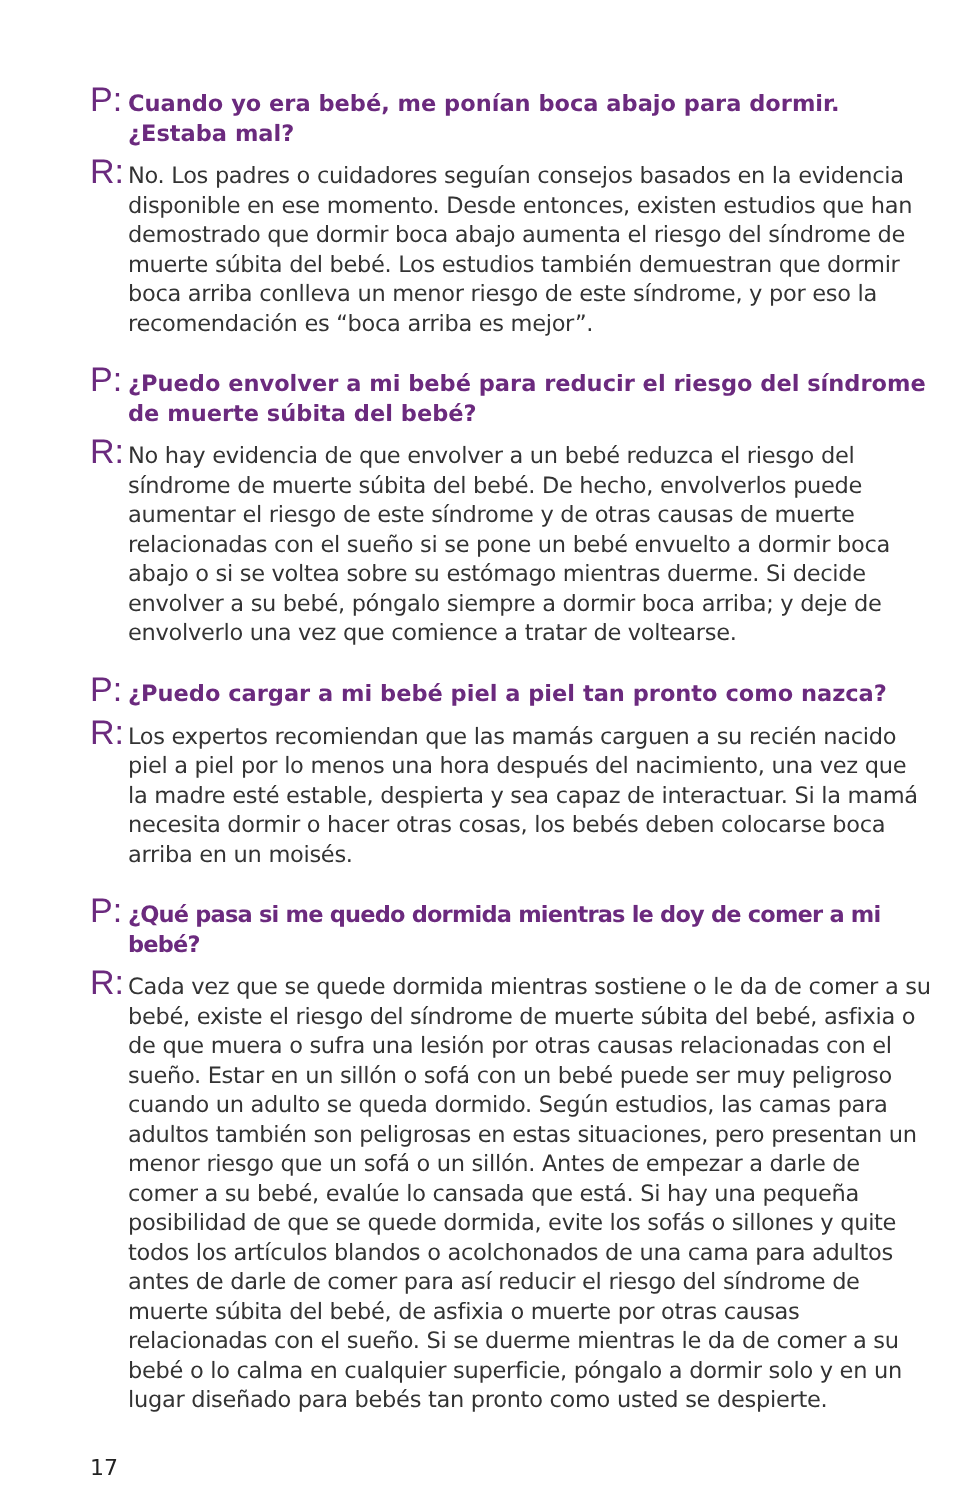P:
Cuando yo era bebé, me ponían boca abajo para dormir. ¿Estaba mal?
R:
No. Los padres o cuidadores seguían consejos basados en la evidencia disponible en ese momento. Desde entonces, existen estudios que han demostrado que dormir boca abajo aumenta el riesgo del síndrome de muerte súbita del bebé. Los estudios también demuestran que dormir boca arriba conlleva un menor riesgo de este síndrome, y por eso la recomendación es “boca arriba es mejor”.
P:
¿Puedo envolver a mi bebé para reducir el riesgo del síndrome de muerte súbita del bebé?
R:
No hay evidencia de que envolver a un bebé reduzca el riesgo del síndrome de muerte súbita del bebé. De hecho, envolverlos puede aumentar el riesgo de este síndrome y de otras causas de muerte relacionadas con el sueño si se pone un bebé envuelto a dormir boca abajo o si se voltea sobre su estómago mientras duerme. Si decide envolver a su bebé, póngalo siempre a dormir boca arriba; y deje de envolverlo una vez que comience a tratar de voltearse.
P:
¿Puedo cargar a mi bebé piel a piel tan pronto como nazca?
R:
Los expertos recomiendan que las mamás carguen a su recién nacido piel a piel por lo menos una hora después del nacimiento, una vez que la madre esté estable, despierta y sea capaz de interactuar. Si la mamá necesita dormir o hacer otras cosas, los bebés deben colocarse boca arriba en un moisés.
P:
¿Qué pasa si me quedo dormida mientras le doy de comer a mi bebé?
R:
Cada vez que se quede dormida mientras sostiene o le da de comer a su bebé, existe el riesgo del síndrome de muerte súbita del bebé, asfixia o de que muera o sufra una lesión por otras causas relacionadas con el sueño. Estar en un sillón o sofá con un bebé puede ser muy peligroso cuando un adulto se queda dormido. Según estudios, las camas para adultos también son peligrosas en estas situaciones, pero presentan un menor riesgo que un sofá o un sillón. Antes de empezar a darle de comer a su bebé, evalúe lo cansada que está. Si hay una pequeña posibilidad de que se quede dormida, evite los sofás o sillones y quite todos los artículos blandos o acolchonados de una cama para adultos antes de darle de comer para así reducir el riesgo del síndrome de muerte súbita del bebé, de asfixia o muerte por otras causas relacionadas con el sueño. Si se duerme mientras le da de comer a su bebé o lo calma en cualquier superficie, póngalo a dormir solo y en un lugar diseñado para bebés tan pronto como usted se despierte.
17